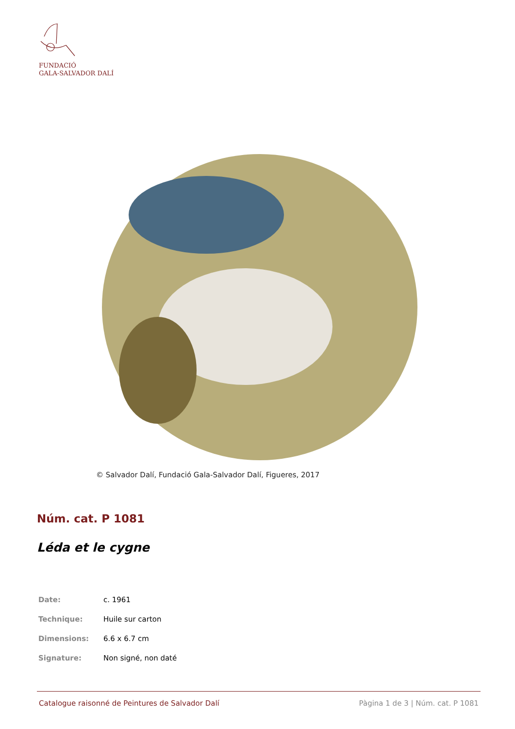FUNDACIÓ
GALA-SALVADOR DALÍ
© Salvador Dalí, Fundació Gala-Salvador Dalí, Figueres, 2017
Núm. cat. P 1081
Léda et le cygne
| Date: | c. 1961 |
| Technique: | Huile sur carton |
| Dimensions: | 6.6 x 6.7 cm |
| Signature: | Non signé, non daté |
Catalogue raisonné de Peintures de Salvador Dalí Pàgina 1 de 3 | Núm. cat. P 1081